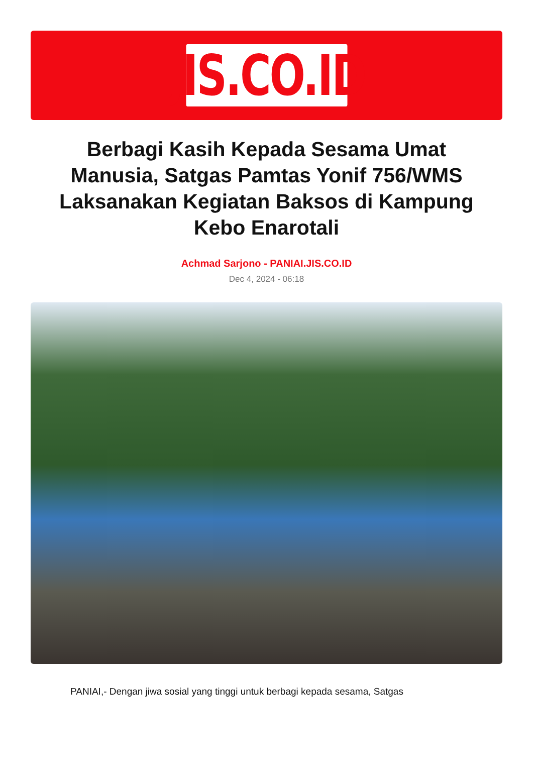JIS.CO.ID
Berbagi Kasih Kepada Sesama Umat Manusia, Satgas Pamtas Yonif 756/WMS Laksanakan Kegiatan Baksos di Kampung Kebo Enarotali
Achmad Sarjono - PANIAI.JIS.CO.ID
Dec 4, 2024 - 06:18
PANIAI,- Dengan jiwa sosial yang tinggi untuk berbagi kepada sesama, Satgas